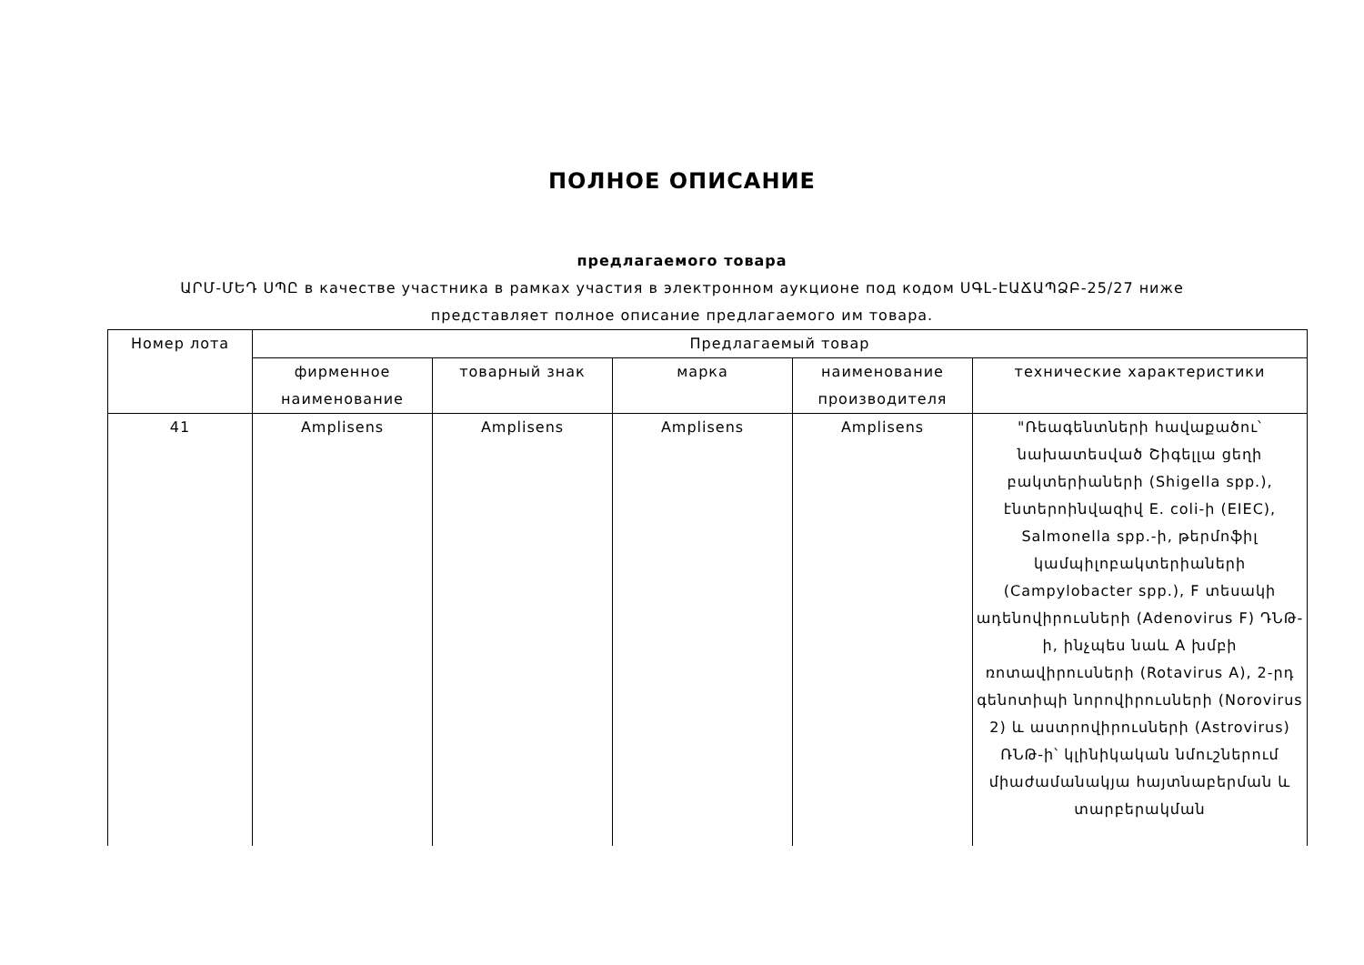ПОЛНОЕ ОПИСАНИЕ
предлагаемого товара
ԱՐՄ-ՄԵԴ ՍՊԸ в качестве участника в рамках участия в электронном аукционе под кодом ՍԳԼ-ԷԱՃԱՊՁԲ-25/27 ниже представляет полное описание предлагаемого им товара.
| Номер лота | Предлагаемый товар | | | | |
| --- | --- | --- | --- | --- | --- |
| | фирменное наименование | товарный знак | марка | наименование производителя | технические характеристики |
| 41 | Amplisens | Amplisens | Amplisens | Amplisens | "Ռեագենտների հավաքածու՝ նախատեսված Շիգելլա ցեղի բակտերիաների (Shigella spp.), էնտերոինվազիվ E. coli-ի (EIEC), Salmonella spp.-ի, թերմոֆիլ կամպիլոբակտերիաների (Campylobacter spp.), F տեսակի ադենովիրուսների (Adenovirus F) ԴՆԹ-ի, ինչպես նաև A խմբի ռոտավիրուսների (Rotavirus A), 2-րդ գենոտիպի նորովիրուսների (Norovirus 2) և աստրովիրուսների (Astrovirus) ՌՆԹ-ի՝ կլինիկական նմուշներում միաժամանակյա հայտնաբերման և տարբերակման |